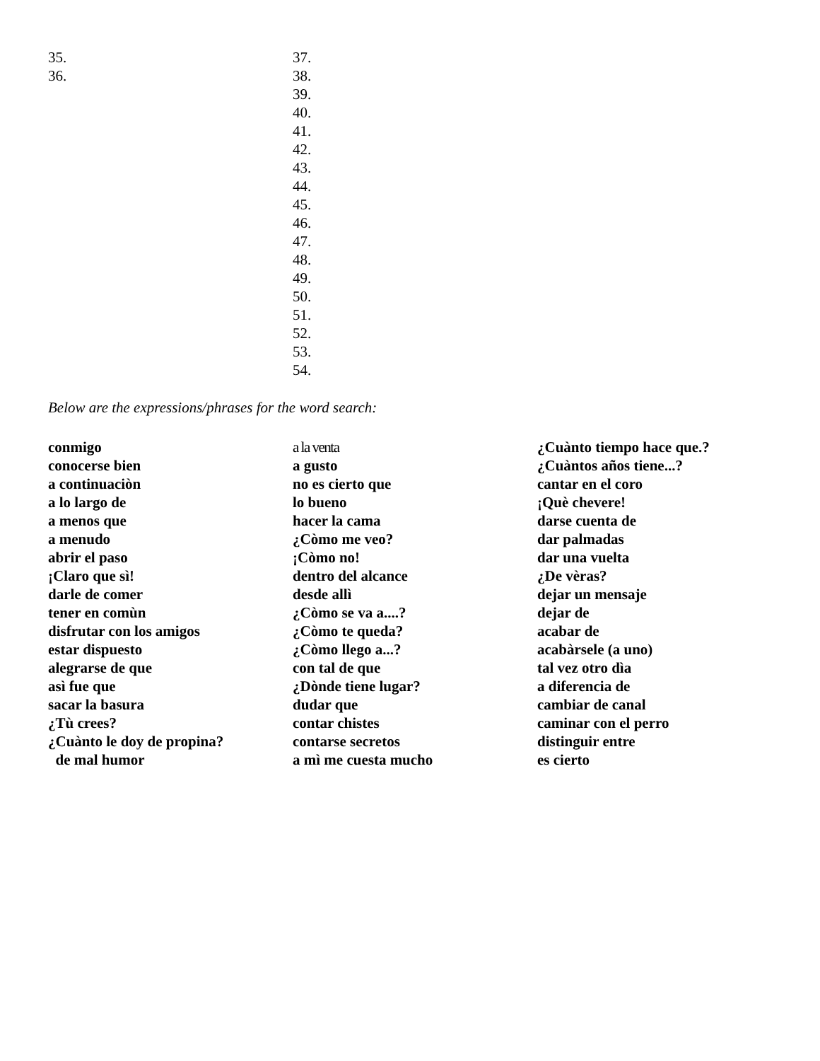35.
36.
37.
38.
39.
40.
41.
42.
43.
44.
45.
46.
47.
48.
49.
50.
51.
52.
53.
54.
Below are the expressions/phrases for the word search:
conmigo
conocerse bien
a continuaciòn
a lo largo de
a menos que
a menudo
abrir el paso
¡Claro que sì!
darle de comer
tener en comùn
disfrutar con los amigos
estar dispuesto
alegrarse de que
asì fue que
sacar la basura
¿Tù crees?
¿Cuànto le doy de propina?
de mal humor
a la venta
a gusto
no es cierto que
lo bueno
hacer la cama
¿Còmo me veo?
¡Còmo no!
dentro del alcance
desde allì
¿Còmo se va a....?
¿Còmo te queda?
¿Còmo llego a...?
con tal de que
¿Dònde tiene lugar?
dudar que
contar chistes
contarse secretos
a mì me cuesta mucho
¿Cuànto tiempo hace que.?
¿Cuàntos años tiene...?
cantar en el coro
¡Què chevere!
darse cuenta de
dar palmadas
dar una vuelta
¿De vèras?
dejar un mensaje
dejar de
acabar de
acabàrsele (a uno)
tal vez otro dìa
a diferencia de
cambiar de canal
caminar con el perro
distinguir entre
es cierto